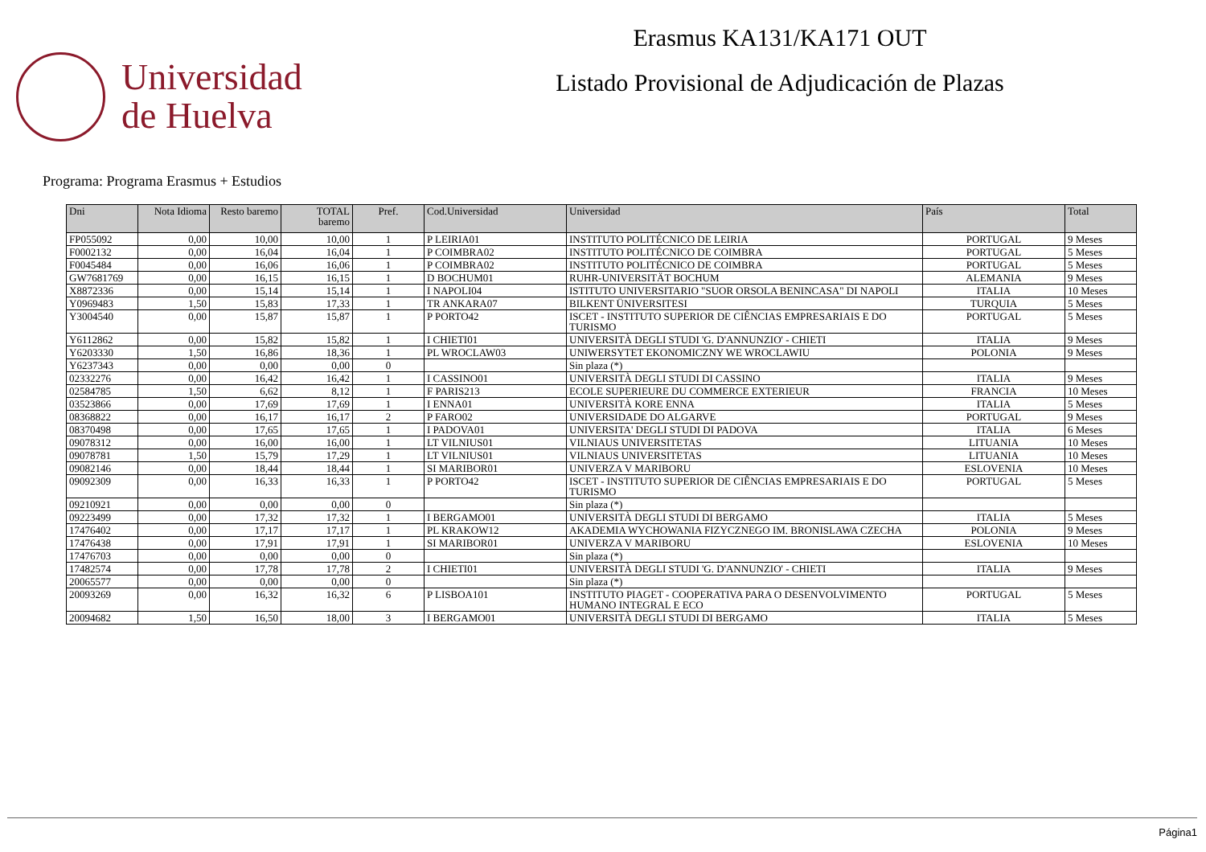Universidad
de Huelva
Erasmus KA131/KA171 OUT
Listado Provisional de Adjudicación de Plazas
Programa: Programa Erasmus + Estudios
| Dni | Nota Idioma | Resto baremo | TOTAL baremo | Pref. | Cod.Universidad | Universidad | País | Total |
| --- | --- | --- | --- | --- | --- | --- | --- | --- |
| FP055092 | 0,00 | 10,00 | 10,00 | 1 | P LEIRIA01 | INSTITUTO POLITÉCNICO DE LEIRIA | PORTUGAL | 9 Meses |
| F0002132 | 0,00 | 16,04 | 16,04 | 1 | P COIMBRA02 | INSTITUTO POLITÉCNICO DE COIMBRA | PORTUGAL | 5 Meses |
| F0045484 | 0,00 | 16,06 | 16,06 | 1 | P COIMBRA02 | INSTITUTO POLITÉCNICO DE COIMBRA | PORTUGAL | 5 Meses |
| GW7681769 | 0,00 | 16,15 | 16,15 | 1 | D BOCHUM01 | RUHR-UNIVERSITÄT BOCHUM | ALEMANIA | 9 Meses |
| X8872336 | 0,00 | 15,14 | 15,14 | 1 | I NAPOLI04 | ISTITUTO UNIVERSITARIO "SUOR ORSOLA BENINCASA" DI NAPOLI | ITALIA | 10 Meses |
| Y0969483 | 1,50 | 15,83 | 17,33 | 1 | TR ANKARA07 | BILKENT ÜNIVERSITESI | TURQUIA | 5 Meses |
| Y3004540 | 0,00 | 15,87 | 15,87 | 1 | P PORTO42 | ISCET - INSTITUTO SUPERIOR DE CIÊNCIAS EMPRESARIAIS E DO TURISMO | PORTUGAL | 5 Meses |
| Y6112862 | 0,00 | 15,82 | 15,82 | 1 | I CHIETI01 | UNIVERSITÀ DEGLI STUDI 'G. D'ANNUNZIO' - CHIETI | ITALIA | 9 Meses |
| Y6203330 | 1,50 | 16,86 | 18,36 | 1 | PL WROCLAW03 | UNIWERSYTET EKONOMICZNY WE WROCLAWIU | POLONIA | 9 Meses |
| Y6237343 | 0,00 | 0,00 | 0,00 | 0 | | Sin plaza (*) | | |
| 02332276 | 0,00 | 16,42 | 16,42 | 1 | I CASSINO01 | UNIVERSITÀ DEGLI STUDI DI CASSINO | ITALIA | 9 Meses |
| 02584785 | 1,50 | 6,62 | 8,12 | 1 | F PARIS213 | ECOLE SUPERIEURE DU COMMERCE EXTERIEUR | FRANCIA | 10 Meses |
| 03523866 | 0,00 | 17,69 | 17,69 | 1 | I ENNA01 | UNIVERSITÀ KORE ENNA | ITALIA | 5 Meses |
| 08368822 | 0,00 | 16,17 | 16,17 | 2 | P FARO02 | UNIVERSIDADE DO ALGARVE | PORTUGAL | 9 Meses |
| 08370498 | 0,00 | 17,65 | 17,65 | 1 | I PADOVA01 | UNIVERSITA' DEGLI STUDI DI PADOVA | ITALIA | 6 Meses |
| 09078312 | 0,00 | 16,00 | 16,00 | 1 | LT VILNIUS01 | VILNIAUS UNIVERSITETAS | LITUANIA | 10 Meses |
| 09078781 | 1,50 | 15,79 | 17,29 | 1 | LT VILNIUS01 | VILNIAUS UNIVERSITETAS | LITUANIA | 10 Meses |
| 09082146 | 0,00 | 18,44 | 18,44 | 1 | SI MARIBOR01 | UNIVERZA V MARIBORU | ESLOVENIA | 10 Meses |
| 09092309 | 0,00 | 16,33 | 16,33 | 1 | P PORTO42 | ISCET - INSTITUTO SUPERIOR DE CIÊNCIAS EMPRESARIAIS E DO TURISMO | PORTUGAL | 5 Meses |
| 09210921 | 0,00 | 0,00 | 0,00 | 0 | | Sin plaza (*) | | |
| 09223499 | 0,00 | 17,32 | 17,32 | 1 | I BERGAMO01 | UNIVERSITÀ DEGLI STUDI DI BERGAMO | ITALIA | 5 Meses |
| 17476402 | 0,00 | 17,17 | 17,17 | 1 | PL KRAKOW12 | AKADEMIA WYCHOWANIA FIZYCZNEGO IM. BRONISLAWA CZECHA | POLONIA | 9 Meses |
| 17476438 | 0,00 | 17,91 | 17,91 | 1 | SI MARIBOR01 | UNIVERZA V MARIBORU | ESLOVENIA | 10 Meses |
| 17476703 | 0,00 | 0,00 | 0,00 | 0 | | Sin plaza (*) | | |
| 17482574 | 0,00 | 17,78 | 17,78 | 2 | I CHIETI01 | UNIVERSITÀ DEGLI STUDI 'G. D'ANNUNZIO' - CHIETI | ITALIA | 9 Meses |
| 20065577 | 0,00 | 0,00 | 0,00 | 0 | | Sin plaza (*) | | |
| 20093269 | 0,00 | 16,32 | 16,32 | 6 | P LISBOA101 | INSTITUTO PIAGET - COOPERATIVA PARA O DESENVOLVIMENTO HUMANO INTEGRAL E ECO | PORTUGAL | 5 Meses |
| 20094682 | 1,50 | 16,50 | 18,00 | 3 | I BERGAMO01 | UNIVERSITÀ DEGLI STUDI DI BERGAMO | ITALIA | 5 Meses |
Página1